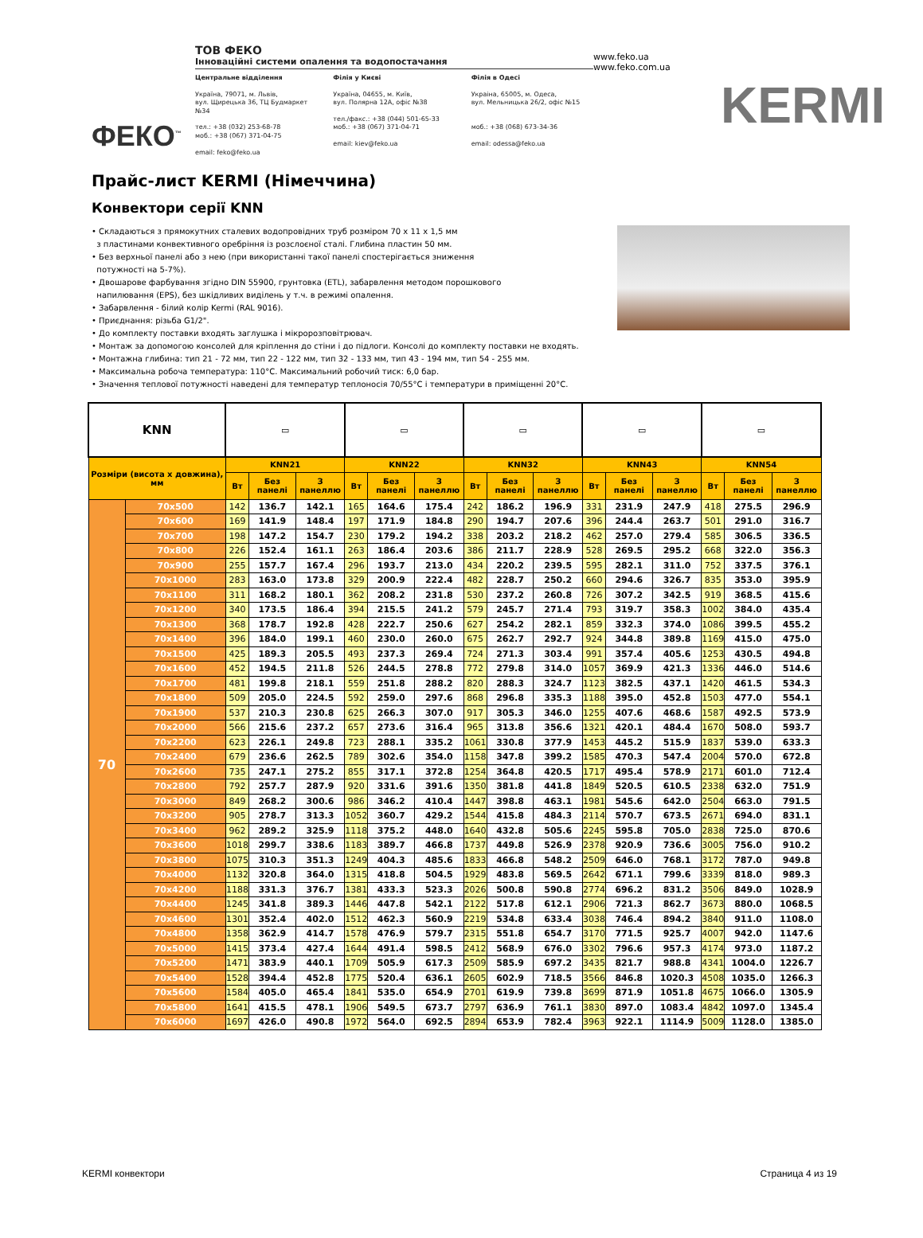ФЕКО<sup>™</sup>
ТОВ ФЕКО
Інноваційні системи опалення та водопостачання
Центральне відділення
Україна, 79071, м. Львів,
вул. Щирецька 36, ТЦ Будмаркет №34
тел.: +38 (032) 253-68-78
моб.: +38 (067) 371-04-75
email: feko@feko.ua
Філія у Києві
Україна, 04655, м. Київ,
вул. Полярна 12А, офіс №38
тел./факс.: +38 (044) 501-65-33
моб.: +38 (067) 371-04-71
email: kiev@feko.ua
Філія в Одесі
Украіна, 65005, м. Одеса,
вул. Мельницька 26/2, офіс №15
моб.: +38 (068) 673-34-36
email: odessa@feko.ua
www.feko.ua
www.feko.com.ua
KERMI
Прайс-лист KERMI (Німеччина)
Конвектори серії KNN
• Складаються з прямокутних сталевих водопровідних труб розміром 70 x 11 x 1,5 мм
з пластинами конвективного оребріння із розслоєної сталі. Глибина пластин 50 мм.
• Без верхньої панелі або з нею (при використанні такої панелі спостерігається зниження
потужності на 5-7%).
• Двошарове фарбування згідно DIN 55900, грунтовка (ETL), забарвлення методом порошкового
напилювання (EPS), без шкідливих виділень у т.ч. в режимі опалення.
• Забарвлення - білий колір Kermi (RAL 9016).
• Приєднання: різьба G1/2".
• До комплекту поставки входять заглушка і мікророзповітрювач.
• Монтаж за допомогою консолей для кріплення до стіни і до підлоги. Консолі до комплекту поставки не входять.
• Монтажна глибина: тип 21 - 72 мм, тип 22 - 122 мм, тип 32 - 133 мм, тип 43 - 194 мм, тип 54 - 255 мм.
• Максимальна робоча температура: 110°C. Максимальний робочий тиск: 6,0 бар.
• Значення теплової потужності наведені для температур теплоносія 70/55°C і температури в приміщенні 20°C.
| KNN | | ▭ | | | ▭ | | | ▭ | | | ▭ | | | ▭ | | |
| Розміри (висота x довжина), мм | | KNN21 | | | KNN22 | | | KNN32 | | | KNN43 | | | KNN54 | | |
| | | Вт | Без панелі | З панеллю | Вт | Без панелі | З панеллю | Вт | Без панелі | З панеллю | Вт | Без панелі | З панеллю | Вт | Без панелі | З панеллю |
| 70 | 70x500 | 142 | 136.7 | 142.1 | 165 | 164.6 | 175.4 | 242 | 186.2 | 196.9 | 331 | 231.9 | 247.9 | 418 | 275.5 | 296.9 |
| | 70x600 | 169 | 141.9 | 148.4 | 197 | 171.9 | 184.8 | 290 | 194.7 | 207.6 | 396 | 244.4 | 263.7 | 501 | 291.0 | 316.7 |
| | 70x700 | 198 | 147.2 | 154.7 | 230 | 179.2 | 194.2 | 338 | 203.2 | 218.2 | 462 | 257.0 | 279.4 | 585 | 306.5 | 336.5 |
| | 70x800 | 226 | 152.4 | 161.1 | 263 | 186.4 | 203.6 | 386 | 211.7 | 228.9 | 528 | 269.5 | 295.2 | 668 | 322.0 | 356.3 |
| | 70x900 | 255 | 157.7 | 167.4 | 296 | 193.7 | 213.0 | 434 | 220.2 | 239.5 | 595 | 282.1 | 311.0 | 752 | 337.5 | 376.1 |
| | 70x1000 | 283 | 163.0 | 173.8 | 329 | 200.9 | 222.4 | 482 | 228.7 | 250.2 | 660 | 294.6 | 326.7 | 835 | 353.0 | 395.9 |
| | 70x1100 | 311 | 168.2 | 180.1 | 362 | 208.2 | 231.8 | 530 | 237.2 | 260.8 | 726 | 307.2 | 342.5 | 919 | 368.5 | 415.6 |
| | 70x1200 | 340 | 173.5 | 186.4 | 394 | 215.5 | 241.2 | 579 | 245.7 | 271.4 | 793 | 319.7 | 358.3 | 1002 | 384.0 | 435.4 |
| | 70x1300 | 368 | 178.7 | 192.8 | 428 | 222.7 | 250.6 | 627 | 254.2 | 282.1 | 859 | 332.3 | 374.0 | 1086 | 399.5 | 455.2 |
| | 70x1400 | 396 | 184.0 | 199.1 | 460 | 230.0 | 260.0 | 675 | 262.7 | 292.7 | 924 | 344.8 | 389.8 | 1169 | 415.0 | 475.0 |
| | 70x1500 | 425 | 189.3 | 205.5 | 493 | 237.3 | 269.4 | 724 | 271.3 | 303.4 | 991 | 357.4 | 405.6 | 1253 | 430.5 | 494.8 |
| | 70x1600 | 452 | 194.5 | 211.8 | 526 | 244.5 | 278.8 | 772 | 279.8 | 314.0 | 1057 | 369.9 | 421.3 | 1336 | 446.0 | 514.6 |
| | 70x1700 | 481 | 199.8 | 218.1 | 559 | 251.8 | 288.2 | 820 | 288.3 | 324.7 | 1123 | 382.5 | 437.1 | 1420 | 461.5 | 534.3 |
| | 70x1800 | 509 | 205.0 | 224.5 | 592 | 259.0 | 297.6 | 868 | 296.8 | 335.3 | 1188 | 395.0 | 452.8 | 1503 | 477.0 | 554.1 |
| | 70x1900 | 537 | 210.3 | 230.8 | 625 | 266.3 | 307.0 | 917 | 305.3 | 346.0 | 1255 | 407.6 | 468.6 | 1587 | 492.5 | 573.9 |
| | 70x2000 | 566 | 215.6 | 237.2 | 657 | 273.6 | 316.4 | 965 | 313.8 | 356.6 | 1321 | 420.1 | 484.4 | 1670 | 508.0 | 593.7 |
| | 70x2200 | 623 | 226.1 | 249.8 | 723 | 288.1 | 335.2 | 1061 | 330.8 | 377.9 | 1453 | 445.2 | 515.9 | 1837 | 539.0 | 633.3 |
| | 70x2400 | 679 | 236.6 | 262.5 | 789 | 302.6 | 354.0 | 1158 | 347.8 | 399.2 | 1585 | 470.3 | 547.4 | 2004 | 570.0 | 672.8 |
| | 70x2600 | 735 | 247.1 | 275.2 | 855 | 317.1 | 372.8 | 1254 | 364.8 | 420.5 | 1717 | 495.4 | 578.9 | 2171 | 601.0 | 712.4 |
| | 70x2800 | 792 | 257.7 | 287.9 | 920 | 331.6 | 391.6 | 1350 | 381.8 | 441.8 | 1849 | 520.5 | 610.5 | 2338 | 632.0 | 751.9 |
| | 70x3000 | 849 | 268.2 | 300.6 | 986 | 346.2 | 410.4 | 1447 | 398.8 | 463.1 | 1981 | 545.6 | 642.0 | 2504 | 663.0 | 791.5 |
| | 70x3200 | 905 | 278.7 | 313.3 | 1052 | 360.7 | 429.2 | 1544 | 415.8 | 484.3 | 2114 | 570.7 | 673.5 | 2671 | 694.0 | 831.1 |
| | 70x3400 | 962 | 289.2 | 325.9 | 1118 | 375.2 | 448.0 | 1640 | 432.8 | 505.6 | 2245 | 595.8 | 705.0 | 2838 | 725.0 | 870.6 |
| | 70x3600 | 1018 | 299.7 | 338.6 | 1183 | 389.7 | 466.8 | 1737 | 449.8 | 526.9 | 2378 | 920.9 | 736.6 | 3005 | 756.0 | 910.2 |
| | 70x3800 | 1075 | 310.3 | 351.3 | 1249 | 404.3 | 485.6 | 1833 | 466.8 | 548.2 | 2509 | 646.0 | 768.1 | 3172 | 787.0 | 949.8 |
| | 70x4000 | 1132 | 320.8 | 364.0 | 1315 | 418.8 | 504.5 | 1929 | 483.8 | 569.5 | 2642 | 671.1 | 799.6 | 3339 | 818.0 | 989.3 |
| | 70x4200 | 1188 | 331.3 | 376.7 | 1381 | 433.3 | 523.3 | 2026 | 500.8 | 590.8 | 2774 | 696.2 | 831.2 | 3506 | 849.0 | 1028.9 |
| | 70x4400 | 1245 | 341.8 | 389.3 | 1446 | 447.8 | 542.1 | 2122 | 517.8 | 612.1 | 2906 | 721.3 | 862.7 | 3673 | 880.0 | 1068.5 |
| | 70x4600 | 1301 | 352.4 | 402.0 | 1512 | 462.3 | 560.9 | 2219 | 534.8 | 633.4 | 3038 | 746.4 | 894.2 | 3840 | 911.0 | 1108.0 |
| | 70x4800 | 1358 | 362.9 | 414.7 | 1578 | 476.9 | 579.7 | 2315 | 551.8 | 654.7 | 3170 | 771.5 | 925.7 | 4007 | 942.0 | 1147.6 |
| | 70x5000 | 1415 | 373.4 | 427.4 | 1644 | 491.4 | 598.5 | 2412 | 568.9 | 676.0 | 3302 | 796.6 | 957.3 | 4174 | 973.0 | 1187.2 |
| | 70x5200 | 1471 | 383.9 | 440.1 | 1709 | 505.9 | 617.3 | 2509 | 585.9 | 697.2 | 3435 | 821.7 | 988.8 | 4341 | 1004.0 | 1226.7 |
| | 70x5400 | 1528 | 394.4 | 452.8 | 1775 | 520.4 | 636.1 | 2605 | 602.9 | 718.5 | 3566 | 846.8 | 1020.3 | 4508 | 1035.0 | 1266.3 |
| | 70x5600 | 1584 | 405.0 | 465.4 | 1841 | 535.0 | 654.9 | 2701 | 619.9 | 739.8 | 3699 | 871.9 | 1051.8 | 4675 | 1066.0 | 1305.9 |
| | 70x5800 | 1641 | 415.5 | 478.1 | 1906 | 549.5 | 673.7 | 2797 | 636.9 | 761.1 | 3830 | 897.0 | 1083.4 | 4842 | 1097.0 | 1345.4 |
| | 70x6000 | 1697 | 426.0 | 490.8 | 1972 | 564.0 | 692.5 | 2894 | 653.9 | 782.4 | 3963 | 922.1 | 1114.9 | 5009 | 1128.0 | 1385.0 |
KERMI конвектори Страница 4 из 19